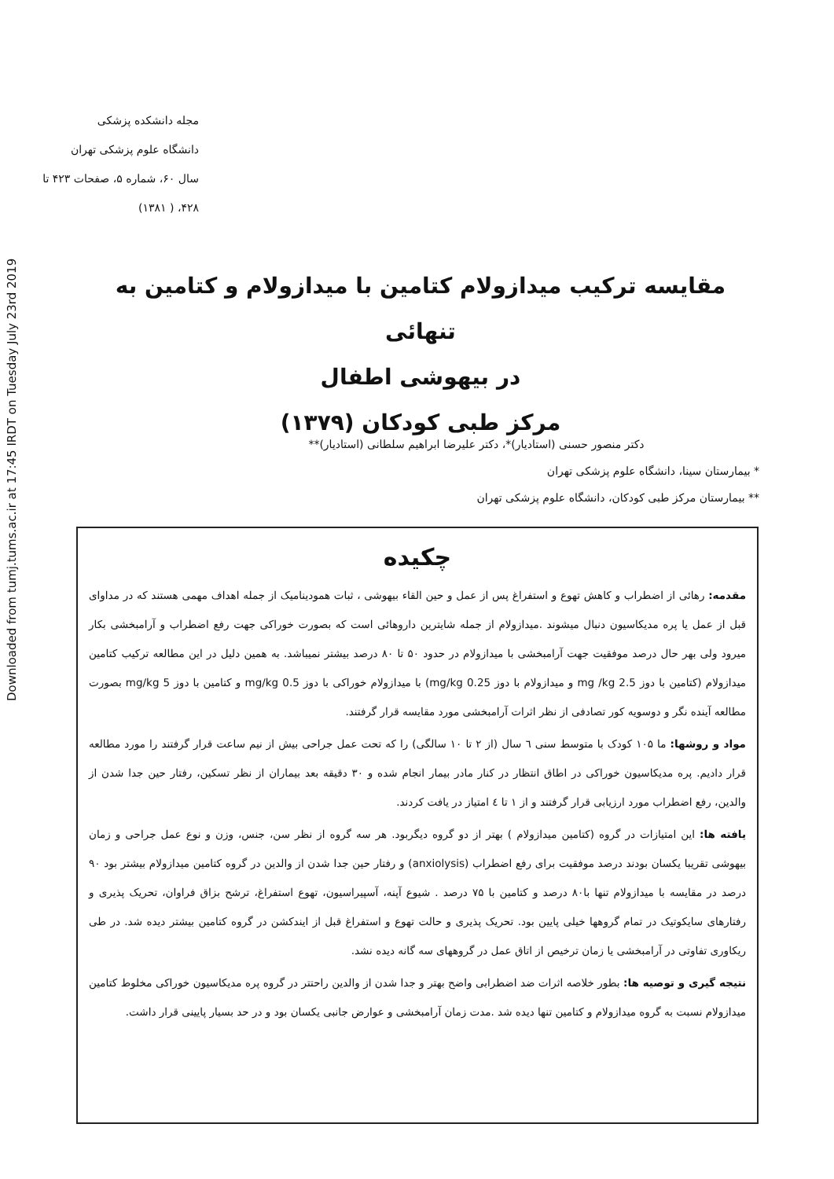Downloaded from tumj.tums.ac.ir at 17:45 IRDT on Tuesday July 23rd 2019
مجله دانشکده پزشکی
دانشگاه علوم پزشکی تهران
سال ۶۰، شماره ۵، صفحات ۴۲۳ تا ۴۲۸، ( ۱۳۸۱)
مقایسه ترکیب میدازولام کتامین با میدازولام و کتامین به تنهائی
در بیهوشی اطفال
مرکز طبی کودکان (۱۳۷۹)
دکتر منصور حسنی (استادیار)*، دکتر علیرضا ابراهیم سلطانی (استادیار)**
* بیمارستان سینا، دانشگاه علوم پزشکی تهران
** بیمارستان مرکز طبی کودکان، دانشگاه علوم پزشکی تهران
چکیده
مقدمه: رهائی از اضطراب و کاهش تهوع و استفراغ پس از عمل و حین القاء بیهوشی ، ثبات همودینامیک از جمله اهداف مهمی هستند که در مداوای قبل از عمل یا پره مدیکاسیون دنبال میشوند .میدازولام از جمله شایترین داروهائی است که بصورت خوراکی جهت رفع اضطراب و آرامبخشی بکار میرود ولی بهر حال درصد موفقیت جهت آرامبخشی با میدازولام در حدود ۵۰ تا ۸۰ درصد بیشتر نمیباشد. به همین دلیل در این مطالعه ترکیب کتامین میدازولام (کتامین با دوز 2.5 mg /kg و میدازولام با دوز 0.25 mg/kg) با میدازولام خوراکی با دوز 0.5 mg/kg و کتامین با دوز 5 mg/kg بصورت مطالعه آینده نگر و دوسویه کور تصادفی از نظر اثرات آرامبخشی مورد مقایسه قرار گرفتند.
مواد و روشها: ما ۱۰۵ کودک با متوسط سنی ٦ سال (از ۲ تا ۱۰ سالگی) را که تحت عمل جراحی بیش از نیم ساعت قرار گرفتند را مورد مطالعه قرار دادیم. پره مدیکاسیون خوراکی در اطاق انتظار در کنار مادر بیمار انجام شده و ۳۰ دقیقه بعد بیماران از نظر تسکین، رفتار حین جدا شدن از والدین، رفع اضطراب مورد ارزیابی قرار گرفتند و از ۱ تا ٤ امتیاز در یافت کردند.
یافته ها: این امتیازات در گروه (کتامین میدازولام ) بهتر از دو گروه دیگربود. هر سه گروه از نظر سن، جنس، وزن و نوع عمل جراحی و زمان بیهوشی تقریبا یکسان بودند درصد موفقیت برای رفع اضطراب (anxiolysis) و رفتار حین جدا شدن از والدین در گروه کتامین میدازولام بیشتر بود ۹۰ درصد در مقایسه با میدازولام تنها با۸۰ درصد و کتامین با ۷۵ درصد . شیوع آپنه، آسپیراسیون، تهوع استفراغ، ترشح بزاق فراوان، تحریک پذیری و رفتارهای سایکوتیک در تمام گروهها خیلی پایین بود. تحریک پذیری و حالت تهوع و استفراغ قبل از ایندکشن در گروه کتامین بیشتر دیده شد. در طی ریکاوری تفاوتی در آرامبخشی یا زمان ترخیص از اتاق عمل در گروههای سه گانه دیده نشد.
نتیجه گیری و توصیه ها: بطور خلاصه اثرات ضد اضطرابی واضح بهتر و جدا شدن از والدین راحتتر در گروه پره مدیکاسیون خوراکی مخلوط کتامین میدازولام نسبت به گروه میدازولام و کتامین تنها دیده شد .مدت زمان آرامبخشی و عوارض جانبی یکسان بود و در حد بسیار پایینی قرار داشت.